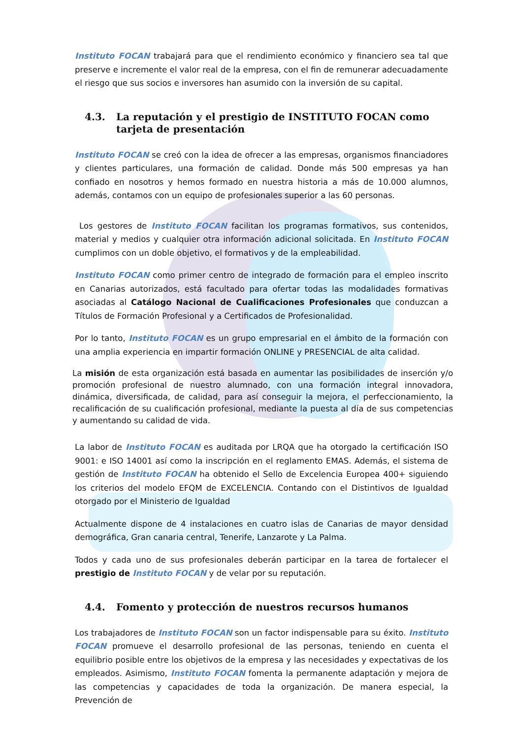Instituto FOCAN trabajará para que el rendimiento económico y financiero sea tal que preserve e incremente el valor real de la empresa, con el fin de remunerar adecuadamente el riesgo que sus socios e inversores han asumido con la inversión de su capital.
4.3. La reputación y el prestigio de INSTITUTO FOCAN como tarjeta de presentación
Instituto FOCAN se creó con la idea de ofrecer a las empresas, organismos financiadores y clientes particulares, una formación de calidad. Donde más 500 empresas ya han confiado en nosotros y hemos formado en nuestra historia a más de 10.000 alumnos, además, contamos con un equipo de profesionales superior a las 60 personas.
Los gestores de Instituto FOCAN facilitan los programas formativos, sus contenidos, material y medios y cualquier otra información adicional solicitada. En Instituto FOCAN cumplimos con un doble objetivo, el formativos y de la empleabilidad.
Instituto FOCAN como primer centro de integrado de formación para el empleo inscrito en Canarias autorizados, está facultado para ofertar todas las modalidades formativas asociadas al Catálogo Nacional de Cualificaciones Profesionales que conduzcan a Títulos de Formación Profesional y a Certificados de Profesionalidad.
Por lo tanto, Instituto FOCAN es un grupo empresarial en el ámbito de la formación con una amplia experiencia en impartir formación ONLINE y PRESENCIAL de alta calidad.
La misión de esta organización está basada en aumentar las posibilidades de inserción y/o promoción profesional de nuestro alumnado, con una formación integral innovadora, dinámica, diversificada, de calidad, para así conseguir la mejora, el perfeccionamiento, la recalificación de su cualificación profesional, mediante la puesta al día de sus competencias y aumentando su calidad de vida.
La labor de Instituto FOCAN es auditada por LRQA que ha otorgado la certificación ISO 9001: e ISO 14001 así como la inscripción en el reglamento EMAS. Además, el sistema de gestión de Instituto FOCAN ha obtenido el Sello de Excelencia Europea 400+ siguiendo los criterios del modelo EFQM de EXCELENCIA. Contando con el Distintivos de Igualdad otorgado por el Ministerio de Igualdad
Actualmente dispone de 4 instalaciones en cuatro islas de Canarias de mayor densidad demográfica, Gran canaria central, Tenerife, Lanzarote y La Palma.
Todos y cada uno de sus profesionales deberán participar en la tarea de fortalecer el prestigio de Instituto FOCAN y de velar por su reputación.
4.4. Fomento y protección de nuestros recursos humanos
Los trabajadores de Instituto FOCAN son un factor indispensable para su éxito. Instituto FOCAN promueve el desarrollo profesional de las personas, teniendo en cuenta el equilibrio posible entre los objetivos de la empresa y las necesidades y expectativas de los empleados. Asimismo, Instituto FOCAN fomenta la permanente adaptación y mejora de las competencias y capacidades de toda la organización. De manera especial, la Prevención de